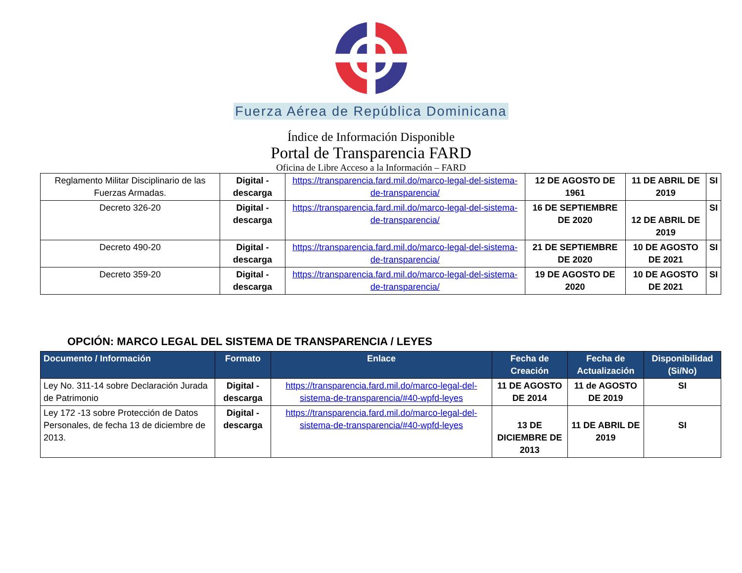Fuerza Aérea de República Dominicana
Índice de Información Disponible
Portal de Transparencia FARD
Oficina de Libre Acceso a la Información – FARD
| Reglamento Militar Disciplinario de las Fuerzas Armadas. | Digital - descarga | https://transparencia.fard.mil.do/marco-legal-del-sistema-de-transparencia/ | 12 DE AGOSTO DE 1961 | 11 DE ABRIL DE 2019 | SI |
| Decreto 326-20 | Digital - descarga | https://transparencia.fard.mil.do/marco-legal-del-sistema-de-transparencia/ | 16 DE SEPTIEMBRE DE 2020 | 12 DE ABRIL DE 2019 | SI |
| Decreto 490-20 | Digital - descarga | https://transparencia.fard.mil.do/marco-legal-del-sistema-de-transparencia/ | 21 DE SEPTIEMBRE DE 2020 | 10 DE AGOSTO DE 2021 | SI |
| Decreto 359-20 | Digital - descarga | https://transparencia.fard.mil.do/marco-legal-del-sistema-de-transparencia/ | 19 DE AGOSTO DE 2020 | 10 DE AGOSTO DE 2021 | SI |
OPCIÓN: MARCO LEGAL DEL SISTEMA DE TRANSPARENCIA / LEYES
| Documento / Información | Formato | Enlace | Fecha de Creación | Fecha de Actualización | Disponibilidad (Si/No) |
| --- | --- | --- | --- | --- | --- |
| Ley No. 311-14 sobre Declaración Jurada de Patrimonio | Digital - descarga | https://transparencia.fard.mil.do/marco-legal-del-sistema-de-transparencia/#40-wpfd-leyes | 11 DE AGOSTO DE 2014 | 11 de AGOSTO DE 2019 | SI |
| Ley 172 -13 sobre Protección de Datos Personales, de fecha 13 de diciembre de 2013. | Digital - descarga | https://transparencia.fard.mil.do/marco-legal-del-sistema-de-transparencia/#40-wpfd-leyes | 13 DE DICIEMBRE DE 2013 | 11 DE ABRIL DE 2019 | SI |